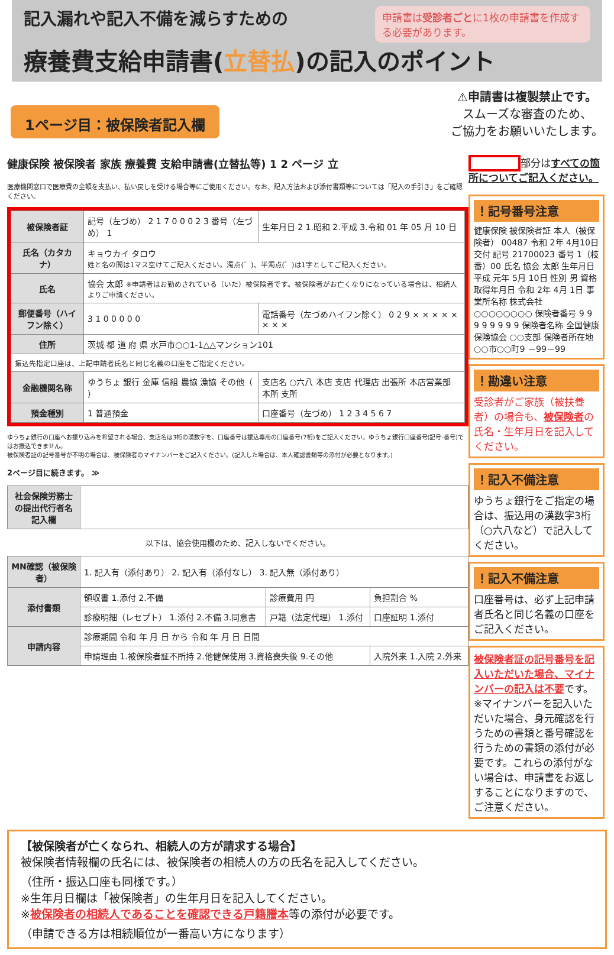申請書は受診者ごとに1枚の申請書を作成する必要があります。
記入漏れや記入不備を減らすための
療養費支給申請書(立替払)の記入のポイント
1ページ目：被保険者記入欄
⚠申請書は複製禁止です。
スムーズな審査のため、
ご協力をお願いいたします。
健康保険 被保険者 家族 療養費 支給申請書(立替払等) 1 2 ページ 立
医療機関窓口で医療費の全額を支払い、払い戻しを受ける場合等にご使用ください。なお、記入方法および添付書類等については「記入の手引き」をご確認ください。
| 被保険者証 | 記号（左づめ） 2 1 7 0 0 0 2 3 番号（左づめ） 1 | 生年月日 2 1.昭和 2.平成 3.令和 01 年 05 月 10 日 |
| 氏名（カタカナ） | キョウカイ タロウ 姓と名の間は1マス空けてご記入ください。濁点(゛)、半濁点(゜)は1字としてご記入ください。 | |
| 氏名 | 協会 太郎 ※申請者はお勤めされている（いた）被保険者です。被保険者がお亡くなりになっている場合は、相続人よりご申請ください。 | |
| 郵便番号（ハイフン除く） | 3 1 0 0 0 0 0 | 電話番号（左づめハイフン除く） 0 2 9 × × × × × × × × |
| 住所 | 茨城 都 道 府 県 水戸市○○1-1△△マンション101 | |
| 振込先指定口座は、上記申請者氏名と同じ名義の口座をご指定ください。 | | |
| 金融機関名称 | ゆうちょ 銀行 金庫 信組 農協 漁協 その他（ ） | 支店名 ○六八 本店 支店 代理店 出張所 本店営業部 本所 支所 |
| 預金種別 | 1 普通預金 | 口座番号（左づめ） 1 2 3 4 5 6 7 |
ゆうちょ銀行の口座へお振り込みを希望される場合、支店名は3桁の漢数字を、口座番号は振込専用の口座番号(7桁)をご記入ください。ゆうちょ銀行口座番号(記号-番号)ではお振込できません。
被保険者証の記号番号が不明の場合は、被保険者のマイナンバーをご記入ください。(記入した場合は、本人確認書類等の添付が必要となります。)
2ページ目に続きます。 ≫
| 社会保険労務士の提出代行者名記入欄 | |
以下は、協会使用欄のため、記入しないでください。
| MN確認（被保険者） | 1. 記入有（添付あり） 2. 記入有（添付なし） 3. 記入無（添付あり） | | | |
| 添付書類 | 領収書 1.添付 2.不備 | 診療費用 円 | 負担割合 % | |
| | 診療明細（レセプト） 1.添付 2.不備 3.同意書 | 戸籍（法定代理） 1.添付 | 口座証明 1.添付 | |
| 申請内容 | 診療期間 令和 年 月 日 から 令和 年 月 日 日間 | | | |
| | 申請理由 1.被保険者証不所持 2.他健保使用 3.資格喪失後 9.その他 | | | 入院外来 1.入院 2.外来 |
部分はすべての箇所についてご記入ください。
！記号番号注意
健康保険 被保険者証 本人（被保険者） 00487 令和 2年 4月10日交付 記号 21700023 番号 1（枝番）00 氏名 協会 太郎 生年月日 平成 元年 5月 10日 性別 男 資格取得年月日 令和 2年 4月 1日 事業所名称 株式会社○○○○○○○○ 保険者番号 9 9 9 9 9 9 9 9 保険者名称 全国健康保険協会 ○○支部 保険者所在地 ○○市○○町9 －99－99
！勘違い注意
受診者がご家族（被扶養者）の場合も、被保険者の氏名・生年月日を記入してください。
！記入不備注意
ゆうちょ銀行をご指定の場合は、振込用の漢数字3桁（○六八など）で記入してください。
！記入不備注意
口座番号は、必ず上記申請者氏名と同じ名義の口座をご記入ください。
被保険者証の記号番号を記入いただいた場合、マイナンバーの記入は不要です。
※マイナンバーを記入いただいた場合、身元確認を行うための書類と番号確認を行うための書類の添付が必要です。これらの添付がない場合は、申請書をお返しすることになりますので、ご注意ください。
【被保険者が亡くなられ、相続人の方が請求する場合】
被保険者情報欄の氏名には、被保険者の相続人の方の氏名を記入してください。
（住所・振込口座も同様です。）
※生年月日欄は「被保険者」の生年月日を記入してください。
※被保険者の相続人であることを確認できる戸籍謄本等の添付が必要です。
（申請できる方は相続順位が一番高い方になります）